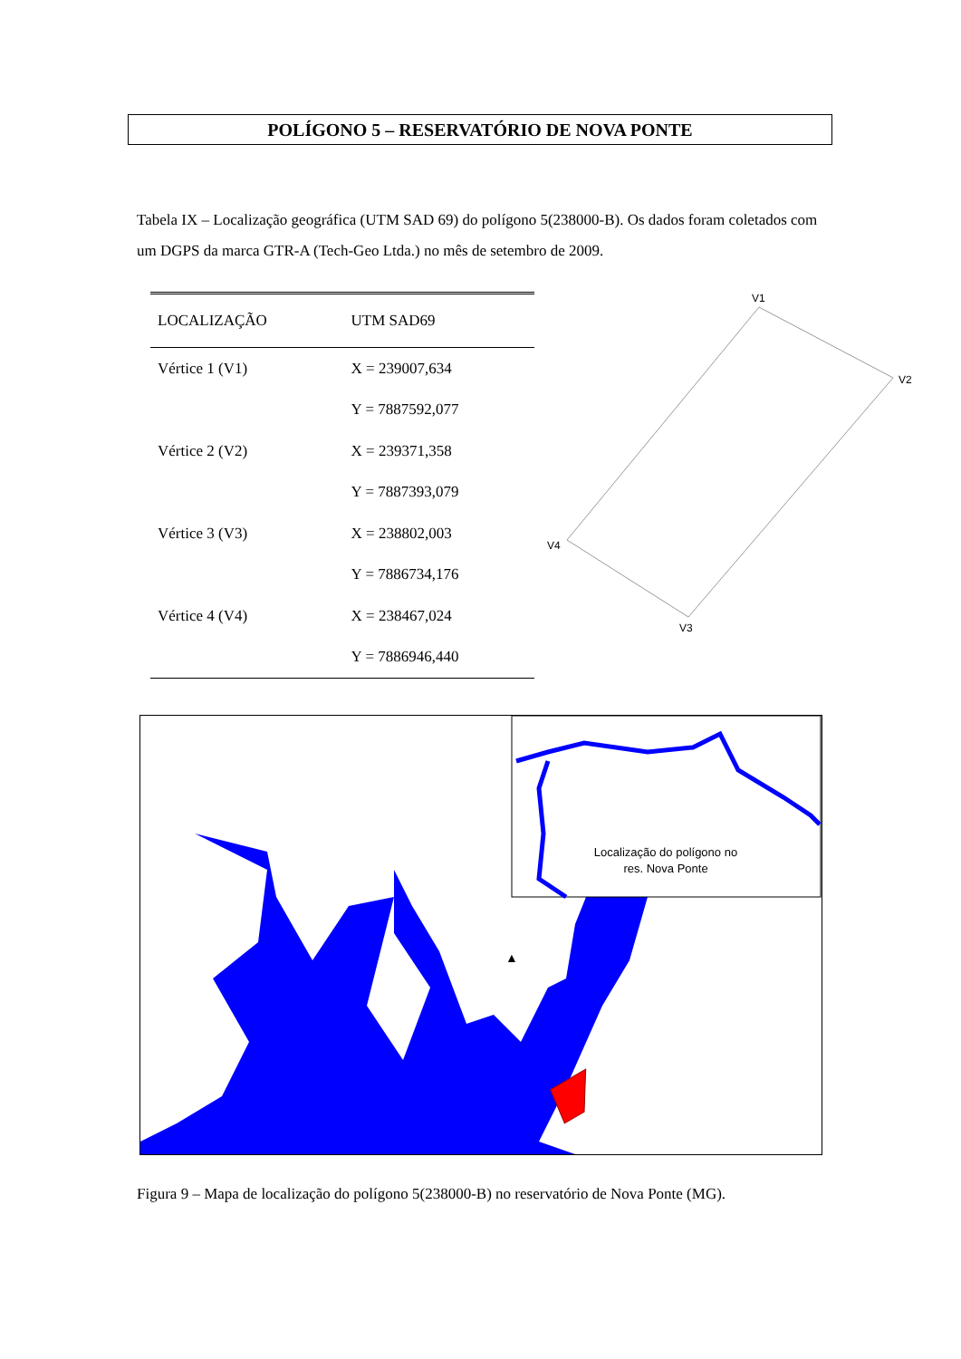POLÍGONO 5 – RESERVATÓRIO DE NOVA PONTE
Tabela IX – Localização geográfica (UTM SAD 69) do polígono 5(238000-B). Os dados foram coletados com um DGPS da marca GTR-A (Tech-Geo Ltda.) no mês de setembro de 2009.
| LOCALIZAÇÃO | UTM SAD69 |
| --- | --- |
| Vértice 1 (V1) | X = 239007,634 |
| | Y = 7887592,077 |
| Vértice 2 (V2) | X = 239371,358 |
| | Y = 7887393,079 |
| Vértice 3 (V3) | X = 238802,003 |
| | Y = 7886734,176 |
| Vértice 4 (V4) | X = 238467,024 |
| | Y = 7886946,440 |
V1
V2
V3
V4
Localização do polígono no
res. Nova Ponte
▲
Figura 9 – Mapa de localização do polígono 5(238000-B) no reservatório de Nova Ponte (MG).